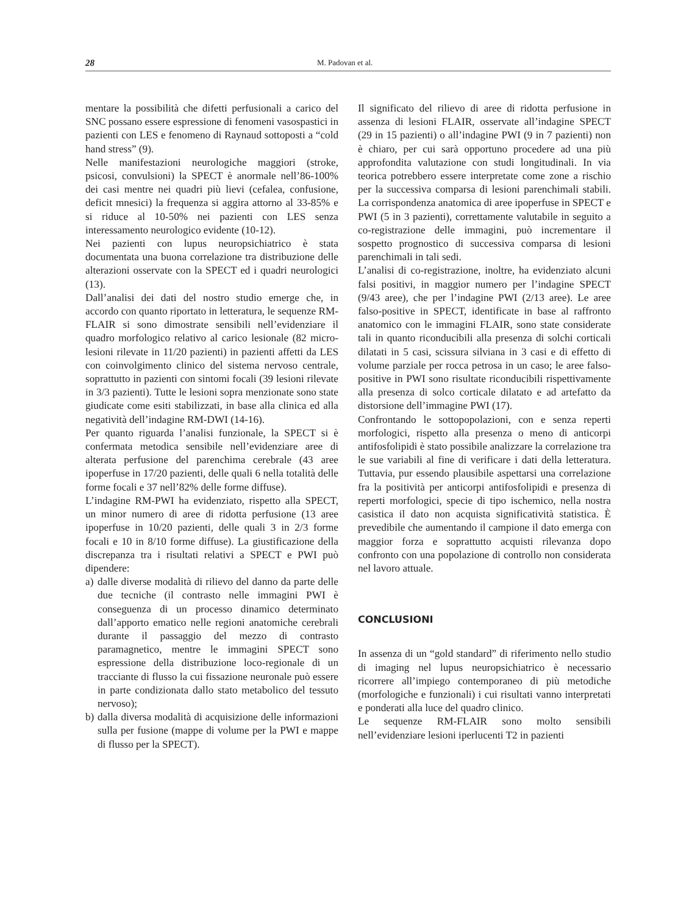28 M. Padovan et al.
mentare la possibilità che difetti perfusionali a carico del SNC possano essere espressione di fenomeni vasospastici in pazienti con LES e fenomeno di Raynaud sottoposti a “cold hand stress” (9).
Nelle manifestazioni neurologiche maggiori (stroke, psicosi, convulsioni) la SPECT è anormale nell’86-100% dei casi mentre nei quadri più lievi (cefalea, confusione, deficit mnesici) la frequenza si aggira attorno al 33-85% e si riduce al 10-50% nei pazienti con LES senza interessamento neurologico evidente (10-12).
Nei pazienti con lupus neuropsichiatrico è stata documentata una buona correlazione tra distribuzione delle alterazioni osservate con la SPECT ed i quadri neurologici (13).
Dall’analisi dei dati del nostro studio emerge che, in accordo con quanto riportato in letteratura, le sequenze RM-FLAIR si sono dimostrate sensibili nell’evidenziare il quadro morfologico relativo al carico lesionale (82 micro-lesioni rilevate in 11/20 pazienti) in pazienti affetti da LES con coinvolgimento clinico del sistema nervoso centrale, soprattutto in pazienti con sintomi focali (39 lesioni rilevate in 3/3 pazienti). Tutte le lesioni sopra menzionate sono state giudicate come esiti stabilizzati, in base alla clinica ed alla negatività dell’indagine RM-DWI (14-16).
Per quanto riguarda l’analisi funzionale, la SPECT si è confermata metodica sensibile nell’evidenziare aree di alterata perfusione del parenchima cerebrale (43 aree ipoperfuse in 17/20 pazienti, delle quali 6 nella totalità delle forme focali e 37 nell’82% delle forme diffuse).
L’indagine RM-PWI ha evidenziato, rispetto alla SPECT, un minor numero di aree di ridotta perfusione (13 aree ipoperfuse in 10/20 pazienti, delle quali 3 in 2/3 forme focali e 10 in 8/10 forme diffuse). La giustificazione della discrepanza tra i risultati relativi a SPECT e PWI può dipendere:
a) dalle diverse modalità di rilievo del danno da parte delle due tecniche (il contrasto nelle immagini PWI è conseguenza di un processo dinamico determinato dall’apporto ematico nelle regioni anatomiche cerebrali durante il passaggio del mezzo di contrasto paramagnetico, mentre le immagini SPECT sono espressione della distribuzione loco-regionale di un tracciante di flusso la cui fissazione neuronale può essere in parte condizionata dallo stato metabolico del tessuto nervoso);
b) dalla diversa modalità di acquisizione delle informazioni sulla per fusione (mappe di volume per la PWI e mappe di flusso per la SPECT).
Il significato del rilievo di aree di ridotta perfusione in assenza di lesioni FLAIR, osservate all’indagine SPECT (29 in 15 pazienti) o all’indagine PWI (9 in 7 pazienti) non è chiaro, per cui sarà opportuno procedere ad una più approfondita valutazione con studi longitudinali. In via teorica potrebbero essere interpretate come zone a rischio per la successiva comparsa di lesioni parenchimali stabili. La corrispondenza anatomica di aree ipoperfuse in SPECT e PWI (5 in 3 pazienti), correttamente valutabile in seguito a co-registrazione delle immagini, può incrementare il sospetto prognostico di successiva comparsa di lesioni parenchimali in tali sedi.
L’analisi di co-registrazione, inoltre, ha evidenziato alcuni falsi positivi, in maggior numero per l’indagine SPECT (9/43 aree), che per l’indagine PWI (2/13 aree). Le aree falso-positive in SPECT, identificate in base al raffronto anatomico con le immagini FLAIR, sono state considerate tali in quanto riconducibili alla presenza di solchi corticali dilatati in 5 casi, scissura silviana in 3 casi e di effetto di volume parziale per rocca petrosa in un caso; le aree falso-positive in PWI sono risultate riconducibili rispettivamente alla presenza di solco corticale dilatato e ad artefatto da distorsione dell’immagine PWI (17).
Confrontando le sottopopolazioni, con e senza reperti morfologici, rispetto alla presenza o meno di anticorpi antifosfolipidi è stato possibile analizzare la correlazione tra le sue variabili al fine di verificare i dati della letteratura. Tuttavia, pur essendo plausibile aspettarsi una correlazione fra la positività per anticorpi antifosfolipidi e presenza di reperti morfologici, specie di tipo ischemico, nella nostra casistica il dato non acquista significatività statistica. È prevedibile che aumentando il campione il dato emerga con maggior forza e soprattutto acquisti rilevanza dopo confronto con una popolazione di controllo non considerata nel lavoro attuale.
CONCLUSIONI
In assenza di un “gold standard” di riferimento nello studio di imaging nel lupus neuropsichiatrico è necessario ricorrere all’impiego contemporaneo di più metodiche (morfologiche e funzionali) i cui risultati vanno interpretati e ponderati alla luce del quadro clinico.
Le sequenze RM-FLAIR sono molto sensibili nell’evidenziare lesioni iperlucenti T2 in pazienti